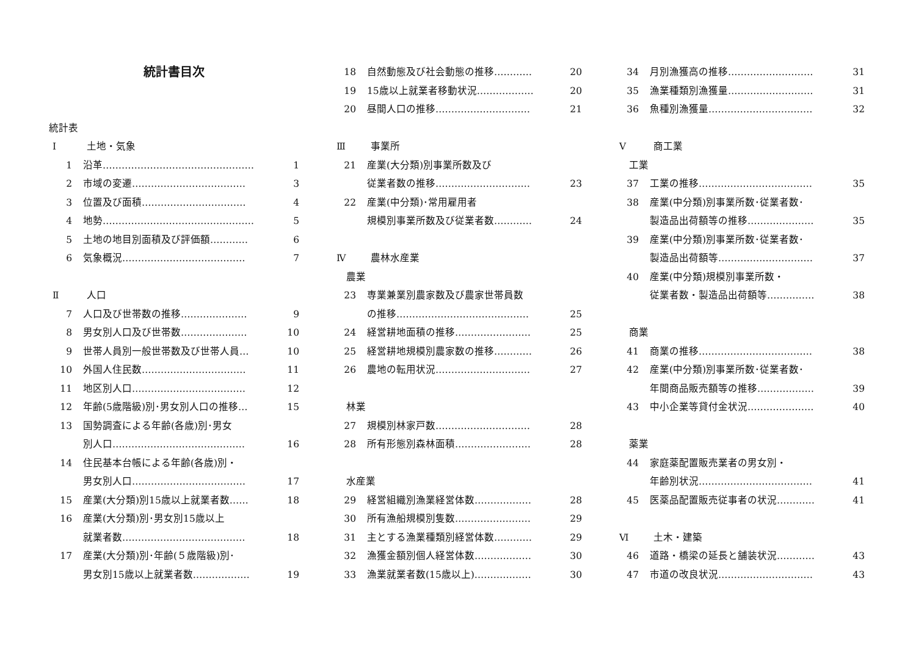統計書目次
統計表
Ⅰ 土地・気象
1 沿革………………………………………… 1
2 市域の変遷……………………………… 3
3 位置及び面積…………………………… 4
4 地勢………………………………………… 5
5 土地の地目別面積及び評価額………… 6
6 気象概況………………………………… 7
Ⅱ 人口
7 人口及び世帯数の推移………………… 9
8 男女別人口及び世帯数………………… 10
9 世帯人員別一般世帯数及び世帯人員… 10
10 外国人住民数…………………………… 11
11 地区別人口……………………………… 12
12 年齢(5歳階級)別･男女別人口の推移… 15
13 国勢調査による年齢(各歳)別･男女
別人口…………………………………… 16
14 住民基本台帳による年齢(各歳)別・
男女別人口……………………………… 17
15 産業(大分類)別15歳以上就業者数…… 18
16 産業(大分類)別･男女別15歳以上
就業者数………………………………… 18
17 産業(大分類)別･年齢(５歳階級)別･
男女別15歳以上就業者数……………… 19
18 自然動態及び社会動態の推移………… 20
19 15歳以上就業者移動状況……………… 20
20 昼間人口の推移………………………… 21
Ⅲ 事業所
21 産業(大分類)別事業所数及び
従業者数の推移………………………… 23
22 産業(中分類)･常用雇用者
規模別事業所数及び従業者数………… 24
Ⅳ 農林水産業
農業
23 専業兼業別農家数及び農家世帯員数
の推移…………………………………… 25
24 経営耕地面積の推移…………………… 25
25 経営耕地規模別農家数の推移………… 26
26 農地の転用状況………………………… 27
林業
27 規模別林家戸数………………………… 28
28 所有形態別森林面積…………………… 28
水産業
29 経営組織別漁業経営体数……………… 28
30 所有漁船規模別隻数…………………… 29
31 主とする漁業種類別経営体数………… 29
32 漁獲金額別個人経営体数……………… 30
33 漁業就業者数(15歳以上)……………… 30
34 月別漁獲高の推移……………………… 31
35 漁業種類別漁獲量……………………… 31
36 魚種別漁獲量…………………………… 32
Ⅴ 商工業
工業
37 工業の推移……………………………… 35
38 産業(中分類)別事業所数･従業者数･
製造品出荷額等の推移………………… 35
39 産業(中分類)別事業所数･従業者数･
製造品出荷額等………………………… 37
40 産業(中分類)規模別事業所数・
従業者数・製造品出荷額等…………… 38
商業
41 商業の推移……………………………… 38
42 産業(中分類)別事業所数･従業者数･
年間商品販売額等の推移……………… 39
43 中小企業等貸付金状況………………… 40
薬業
44 家庭薬配置販売業者の男女別・
年齢別状況……………………………… 41
45 医薬品配置販売従事者の状況………… 41
Ⅵ 土木・建築
46 道路・橋梁の延長と舗装状況………… 43
47 市道の改良状況………………………… 43